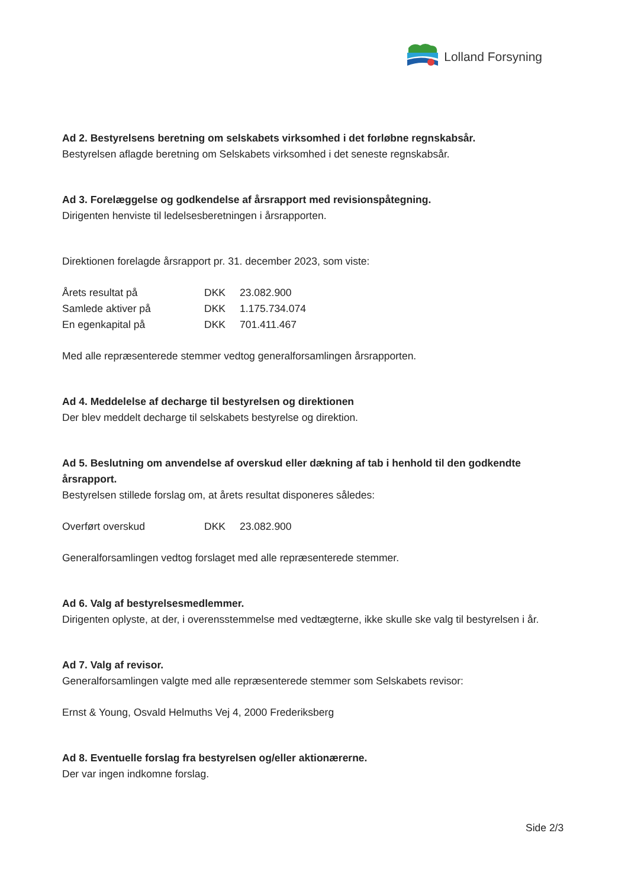Lolland Forsyning
Ad 2. Bestyrelsens beretning om selskabets virksomhed i det forløbne regnskabsår.
Bestyrelsen aflagde beretning om Selskabets virksomhed i det seneste regnskabsår.
Ad 3. Forelæggelse og godkendelse af årsrapport med revisionspåtegning.
Dirigenten henviste til ledelsesberetningen i årsrapporten.
Direktionen forelagde årsrapport pr. 31. december 2023, som viste:
| Årets resultat på | DKK | 23.082.900 |
| Samlede aktiver på | DKK | 1.175.734.074 |
| En egenkapital på | DKK | 701.411.467 |
Med alle repræsenterede stemmer vedtog generalforsamlingen årsrapporten.
Ad 4. Meddelelse af decharge til bestyrelsen og direktionen
Der blev meddelt decharge til selskabets bestyrelse og direktion.
Ad 5. Beslutning om anvendelse af overskud eller dækning af tab i henhold til den godkendte årsrapport.
Bestyrelsen stillede forslag om, at årets resultat disponeres således:
| Overført overskud | DKK | 23.082.900 |
Generalforsamlingen vedtog forslaget med alle repræsenterede stemmer.
Ad 6. Valg af bestyrelsesmedlemmer.
Dirigenten oplyste, at der, i overensstemmelse med vedtægterne, ikke skulle ske valg til bestyrelsen i år.
Ad 7. Valg af revisor.
Generalforsamlingen valgte med alle repræsenterede stemmer som Selskabets revisor:
Ernst & Young, Osvald Helmuths Vej 4, 2000 Frederiksberg
Ad 8. Eventuelle forslag fra bestyrelsen og/eller aktionærerne.
Der var ingen indkomne forslag.
Side 2/3